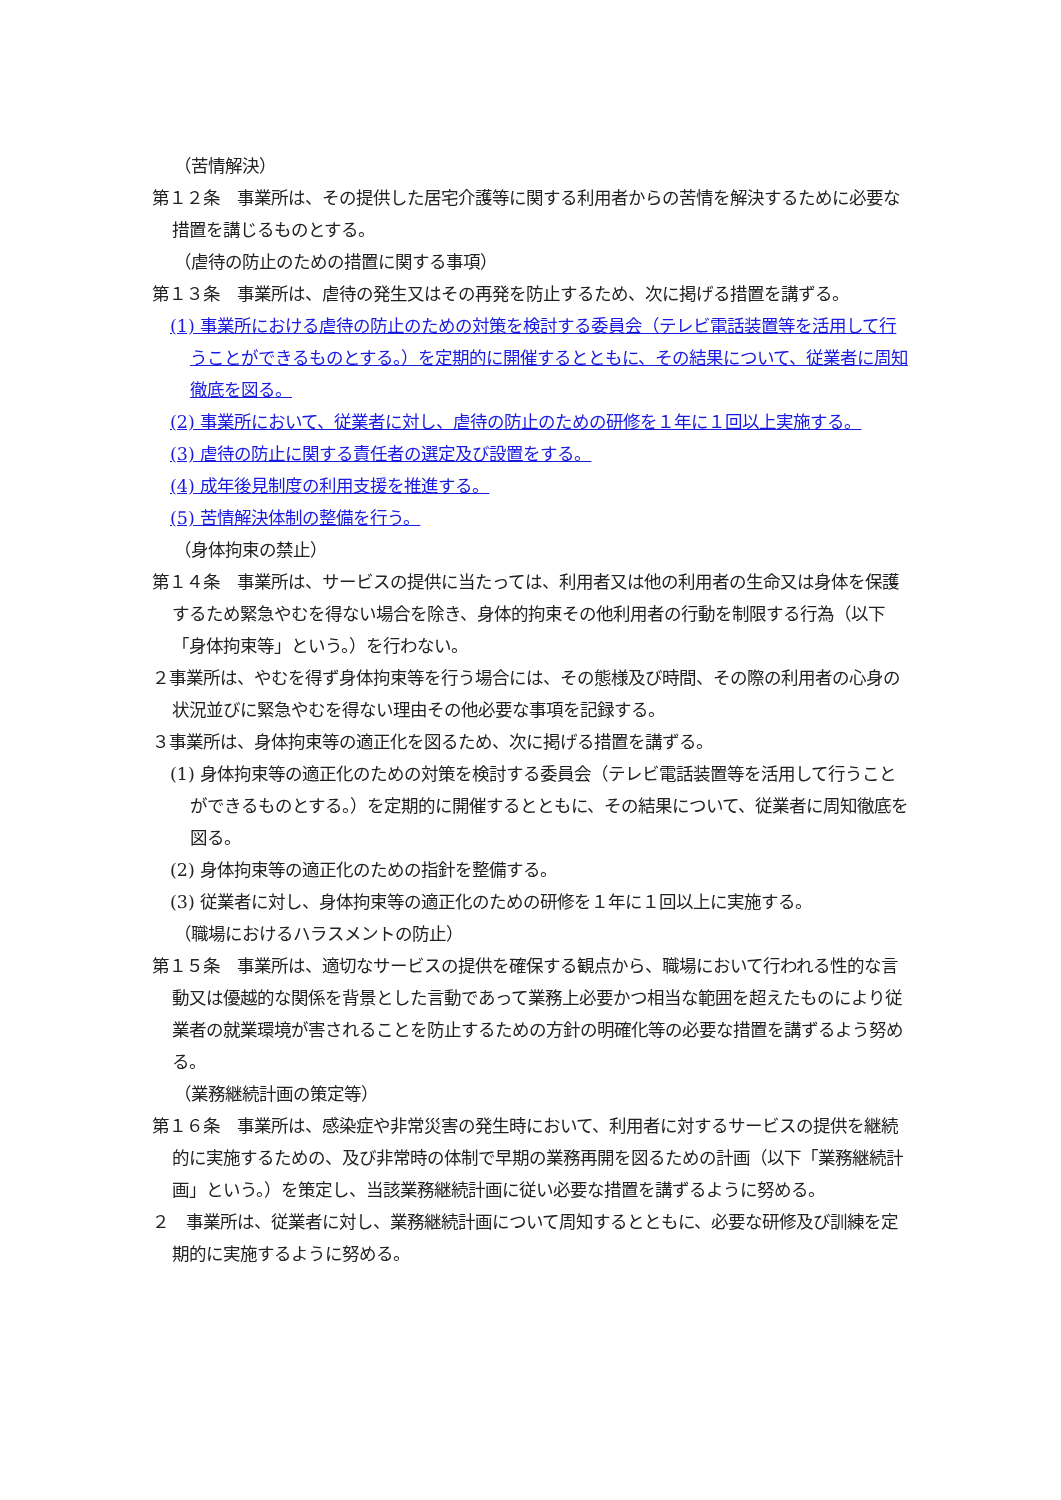（苦情解決）
第１２条　事業所は、その提供した居宅介護等に関する利用者からの苦情を解決するために必要な措置を講じるものとする。
（虐待の防止のための措置に関する事項）
第１３条　事業所は、虐待の発生又はその再発を防止するため、次に掲げる措置を講ずる。
(1) 事業所における虐待の防止のための対策を検討する委員会（テレビ電話装置等を活用して行うことができるものとする。）を定期的に開催するとともに、その結果について、従業者に周知徹底を図る。
(2) 事業所において、従業者に対し、虐待の防止のための研修を１年に１回以上実施する。
(3) 虐待の防止に関する責任者の選定及び設置をする。
(4) 成年後見制度の利用支援を推進する。
(5) 苦情解決体制の整備を行う。
（身体拘束の禁止）
第１４条　事業所は、サービスの提供に当たっては、利用者又は他の利用者の生命又は身体を保護するため緊急やむを得ない場合を除き、身体的拘束その他利用者の行動を制限する行為（以下「身体拘束等」という。）を行わない。
２事業所は、やむを得ず身体拘束等を行う場合には、その態様及び時間、その際の利用者の心身の状況並びに緊急やむを得ない理由その他必要な事項を記録する。
３事業所は、身体拘束等の適正化を図るため、次に掲げる措置を講ずる。
(1) 身体拘束等の適正化のための対策を検討する委員会（テレビ電話装置等を活用して行うことができるものとする。）を定期的に開催するとともに、その結果について、従業者に周知徹底を図る。
(2) 身体拘束等の適正化のための指針を整備する。
(3) 従業者に対し、身体拘束等の適正化のための研修を１年に１回以上に実施する。
（職場におけるハラスメントの防止）
第１５条　事業所は、適切なサービスの提供を確保する観点から、職場において行われる性的な言動又は優越的な関係を背景とした言動であって業務上必要かつ相当な範囲を超えたものにより従業者の就業環境が害されることを防止するための方針の明確化等の必要な措置を講ずるよう努める。
（業務継続計画の策定等）
第１６条　事業所は、感染症や非常災害の発生時において、利用者に対するサービスの提供を継続的に実施するための、及び非常時の体制で早期の業務再開を図るための計画（以下「業務継続計画」という。）を策定し、当該業務継続計画に従い必要な措置を講ずるように努める。
２　事業所は、従業者に対し、業務継続計画について周知するとともに、必要な研修及び訓練を定期的に実施するように努める。